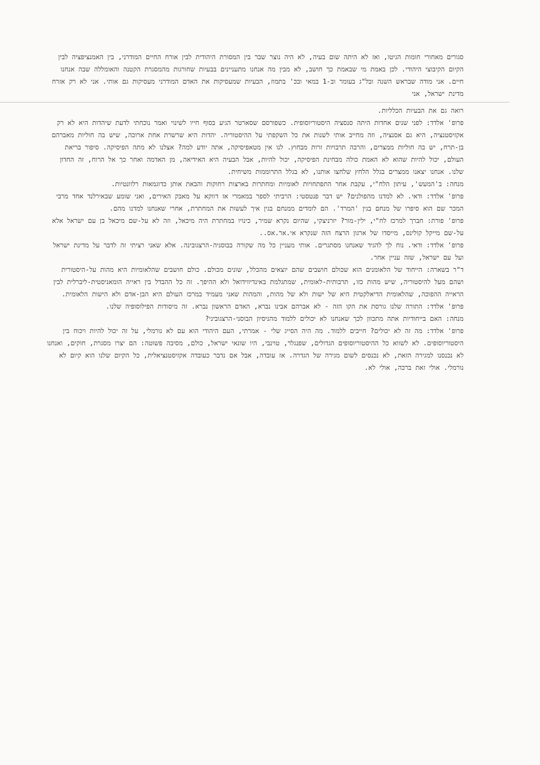סגורים מאחורי חומות הגיטו, ואז לא היתה שום בעיה, לא היה נוצר שבר בין המסורת היהודית לבין אורח החיים המודרני, בין האמנציפציה לבין הקיום הקיבוצי היהודי. לכן באמת מי שבאמת כך חושב, לא מבין מה אנחנו מתעניינים בבעיות שחורגות מהמסגרת הקטנה והאומללה שבה אנחנו חיים. אני מודה שבראש השנה ובל"ג בעומר וב-1 במאי ובכ' בתמוז, הבעיות שמעסיקות את האדם המודרני מעסיקות גם אותי. אני לא רק אזרח מדינת ישראל, אני
רואה גם את הבעיות הכלליות.
פרופ' אלדד: לפני שנים אחדות היתה סנסציה היסטוריוסופית. כשפורסם שסארטר הגיע בסוף חייו לשינוי ואמר נוכחתי לדעת שיהדות היא לא רק אקזיסטנציה, היא גם אסנציה, וזה מחייב אותי לשנות את כל השקפתי על ההיסטוריה. יהדות היא שרשרת אחת ארוכה, שיש בה חוליות מאברהם בן-תרח, יש בה חוליות ממצרים, והרבה תרבויות זרות מבחוץ. לנו אין מטאפיסיקה, אתה יודע למה? אצלנו לא מתה הפיסיקה. סיפור בריאת העולם, יכול להיות שהוא לא האמת כולה מבחינת הפיסיקה, יכול להיות, אבל הבעיה היא האידיאה, מן האדמה ואחר כך אל הרוח, זה החדון שלנו. אנחנו יצאנו ממצרים בגלל הלחץ שלחצו אותנו, לא בגלל התרוממות משיחית.
מנחה: ב'המעש', עיתון הלח"י, עקבת אחר התפתחויות לאומיות ומחתרות בארצות רחוקות והבאת אותן כדוגמאות רלוונטיות.
פרופ' אלדד: ודאי. לא למדנו מהפולנים? יש דבר פנטסטי: הרביתי לספר במאמרי אז דווקא על מאבק האירים, ואני שומע שבאירלנד אחד מרבי המכר שם הוא סיפרו של מנחם בגין 'המרד'. הם לומדים ממנחם בגין איך לעשות את המחתרת, אחרי שאנחנו למדנו מהם.
פרופ' פורת: חברך למרכז לח"י, ילין-מור? יזרניצקי, שהיום נקרא שמיר, כינויו במחתרת היה מיכאל, וזה לא על-שם מיכאל בן עם ישראל אלא על-שם מייקל קולינס, מייסדו של ארגון הרצח הזה שנקרא אי.אר.אס..
פרופ' אלדד: ודאי. נוח לך להגיד שאנחנו מסתגרים. אותי מעניין כל מה שקורה בבוסניה-הרצגובינה. אלא שאני רציתי זה לדבר על מדינת ישראל ועל עם ישראל, שזה עניין אחר.
ד"ר בשארה: הייחוד של הלאומנים הוא שכולם חושבים שהם יוצאים מהכלל, שונים מכולם. כולם חושבים שהלאומיות היא מהות על-היסטורית ושהם מעל להיסטוריה, שיש מהות כזו, תרבותית-לאומית, שמתגלמת באינדיווידואל ולא ההיפך. זה כל ההבדל בין ראייה הומאניסטית-ליברלית לבין הראייה ההפוכה, שהלאומית הדיאלקטית היא של ישות ולא של מהות, והמהות שאני מעמיד במרכז העולם היא הבן-אדם ולא הישות הלאומית.
פרופ' אלדד: התורה שלנו גורסת את הקו הזה - לא אברהם אבינו נברא, האדם הראשון נברא. זה מיסודות הפילוסופיה שלנו.
מנחה: האם בייחודיות אתה מתכוון לכך שאנחנו לא יכולים ללמוד מהניסיון הבוסני-הרצגוביני?
פרופ' אלדד: מה זה לא יכולים? חייבים ללמוד. מה היה הסייג שלי - אמרתי, העם היהודי הוא עם לא נורמלי, על זה יכול להיות ויכוח בין היסטוריוסופים. לא לשווא כל ההיסטוריוסופים הגדולים, שפנגלר, טוינבי, היו שונאי ישראל, כולם, מסיבה פשוטה: הם יצרו מסגרת, חוקים, ואנחנו לא נכנסנו למגירה הזאת, לא נכנסים לשום מגירה של הגדרה. אז עובדה, אבל אם נדבר כעובדה אקזיסטנציאלית, כל הקיום שלנו הוא קיום לא נורמלי. אולי זאת ברכה, אולי לא.